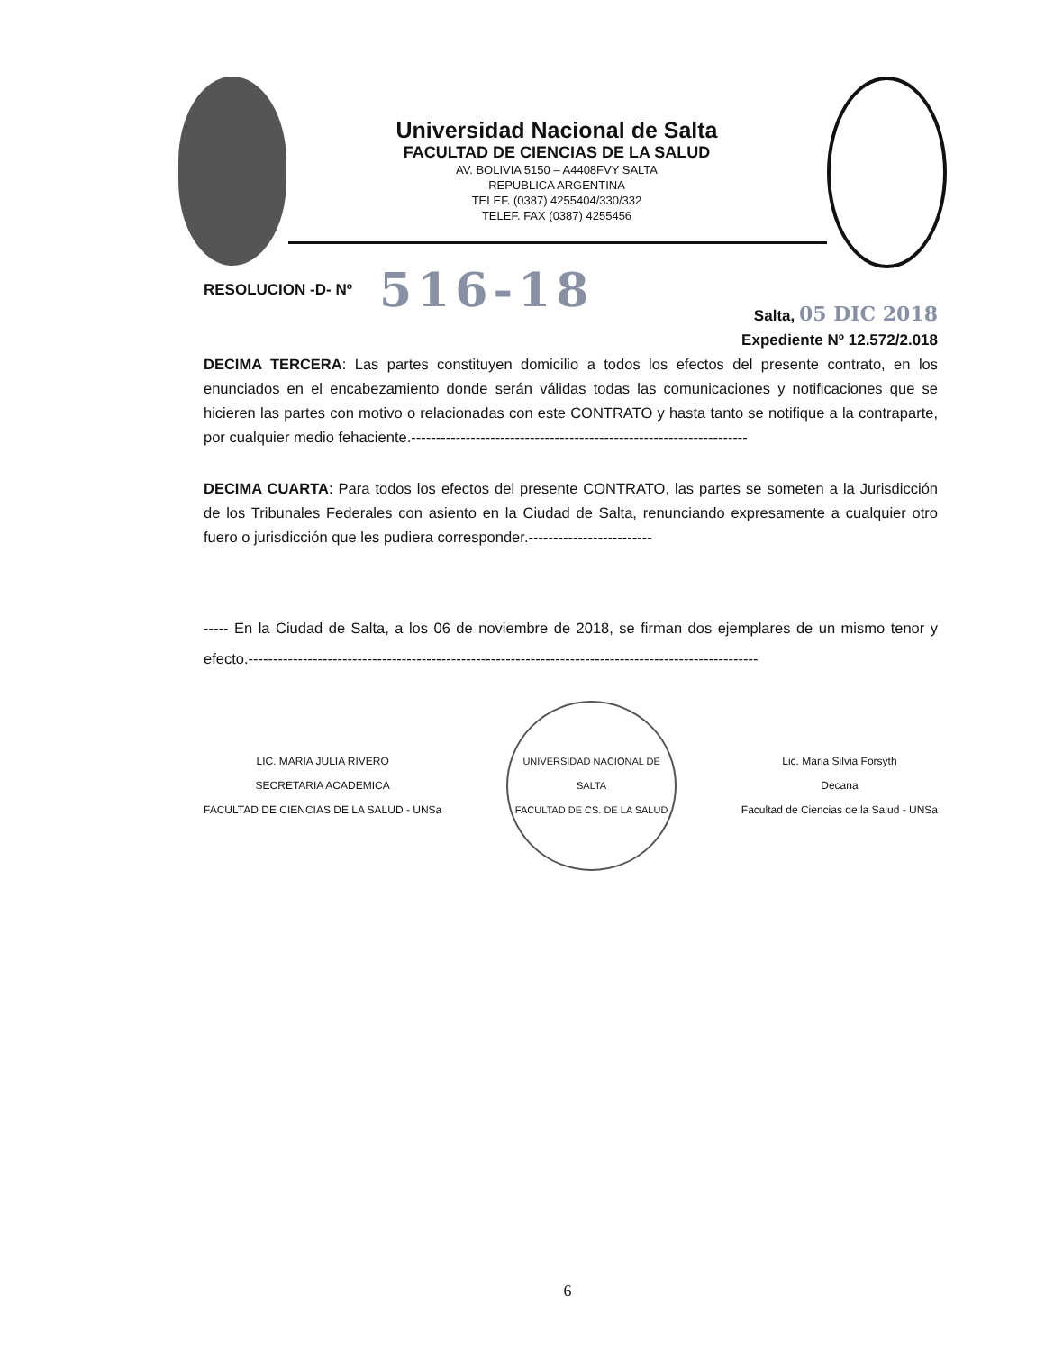Universidad Nacional de Salta
FACULTAD DE CIENCIAS DE LA SALUD
AV. BOLIVIA 5150 – A4408FVY SALTA
REPUBLICA ARGENTINA
TELEF. (0387) 4255404/330/332
TELEF. FAX (0387) 4255456
RESOLUCION -D- Nº 516-18
Salta, 05 DIC 2018
Expediente Nº 12.572/2.018
DECIMA TERCERA: Las partes constituyen domicilio a todos los efectos del presente contrato, en los enunciados en el encabezamiento donde serán válidas todas las comunicaciones y notificaciones que se hicieren las partes con motivo o relacionadas con este CONTRATO y hasta tanto se notifique a la contraparte, por cualquier medio fehaciente.--------------------------------------------------------------------
DECIMA CUARTA: Para todos los efectos del presente CONTRATO, las partes se someten a la Jurisdicción de los Tribunales Federales con asiento en la Ciudad de Salta, renunciando expresamente a cualquier otro fuero o jurisdicción que les pudiera corresponder.-------------------------
----- En la Ciudad de Salta, a los 06 de noviembre de 2018, se firman dos ejemplares de un mismo tenor y efecto.-------------------------------------------------------------------------------------------------------
LIC. MARIA JULIA RIVERO
SECRETARIA ACADEMICA
FACULTAD DE CIENCIAS DE LA SALUD - UNSa
UNIVERSIDAD NACIONAL DE SALTA
FACULTAD DE CS. DE LA SALUD
Lic. Maria Silvia Forsyth
Decana
Facultad de Ciencias de la Salud - UNSa
6